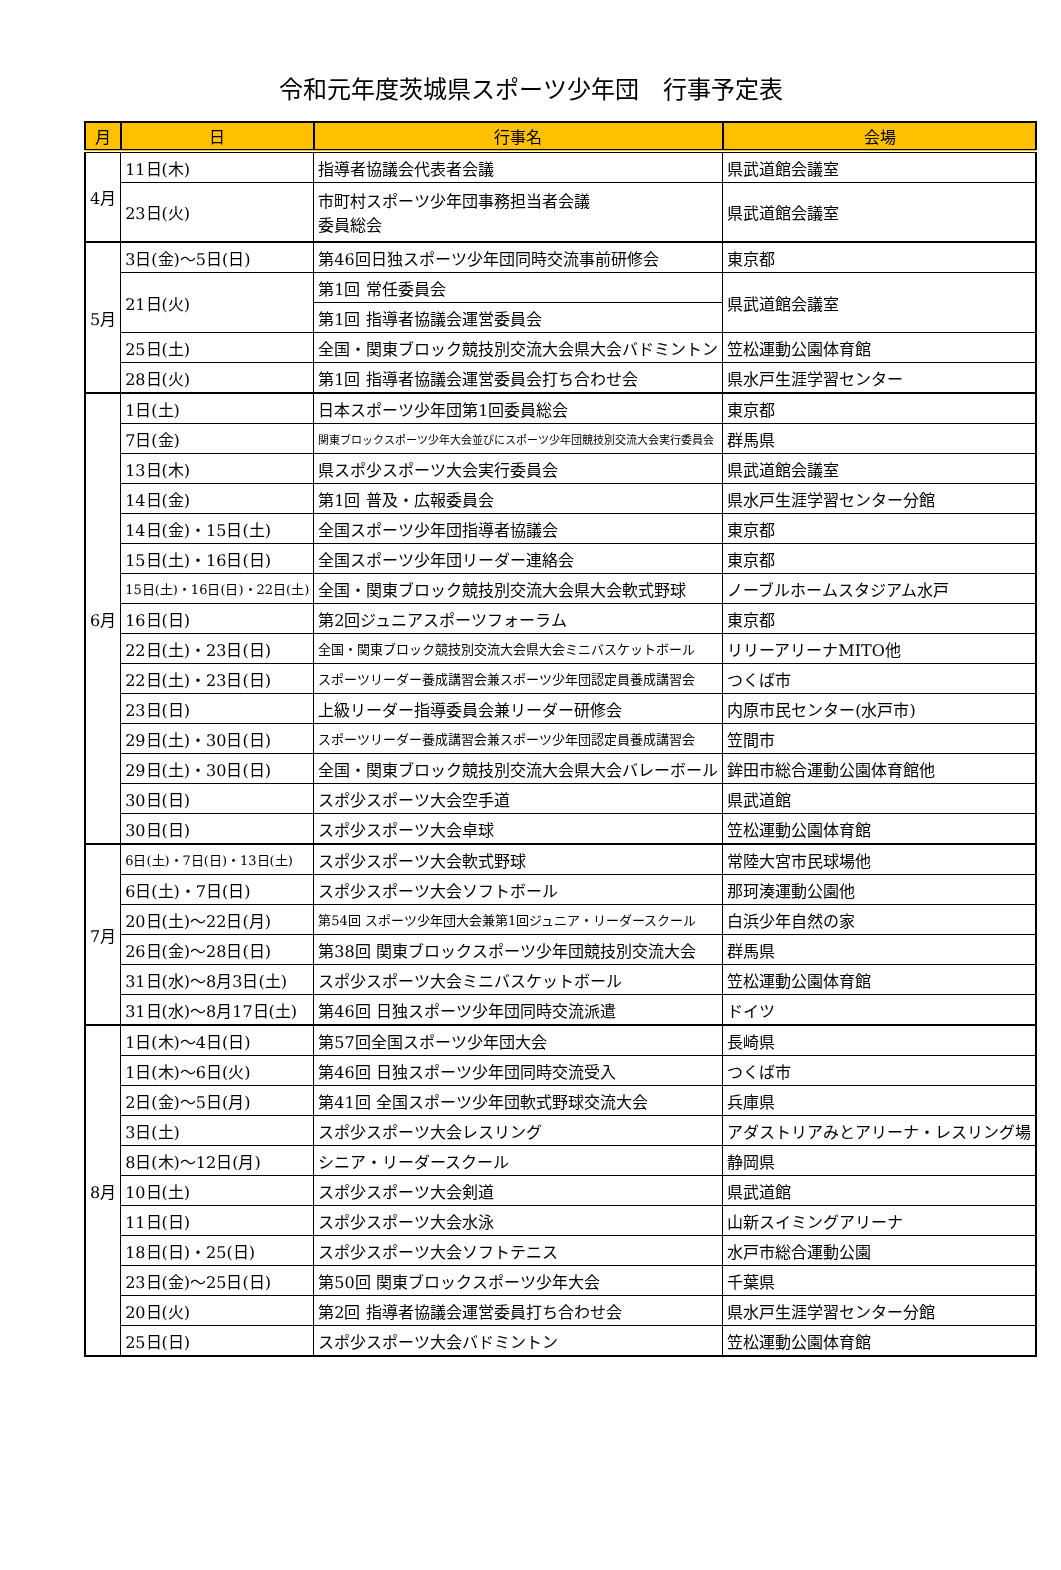令和元年度茨城県スポーツ少年団　行事予定表
| 月 | 日 | 行事名 | 会場 |
| --- | --- | --- | --- |
| 4月 | 11日(木) | 指導者協議会代表者会議 | 県武道館会議室 |
| | 23日(火) | 市町村スポーツ少年団事務担当者会議 委員総会 | 県武道館会議室 |
| 5月 | 3日(金)～5日(日) | 第46回日独スポーツ少年団同時交流事前研修会 | 東京都 |
| | 21日(火) | 第1回 常任委員会 | 県武道館会議室 |
| | | 第1回 指導者協議会運営委員会 | |
| | 25日(土) | 全国・関東ブロック競技別交流大会県大会バドミントン | 笠松運動公園体育館 |
| | 28日(火) | 第1回 指導者協議会運営委員会打ち合わせ会 | 県水戸生涯学習センター |
| 6月 | 1日(土) | 日本スポーツ少年団第1回委員総会 | 東京都 |
| | 7日(金) | 関東ブロックスポーツ少年大会並びにスポーツ少年団競技別交流大会実行委員会 | 群馬県 |
| | 13日(木) | 県スポ少スポーツ大会実行委員会 | 県武道館会議室 |
| | 14日(金) | 第1回 普及・広報委員会 | 県水戸生涯学習センター分館 |
| | 14日(金)・15日(土) | 全国スポーツ少年団指導者協議会 | 東京都 |
| | 15日(土)・16日(日) | 全国スポーツ少年団リーダー連絡会 | 東京都 |
| | 15日(土)・16日(日)・22日(土) | 全国・関東ブロック競技別交流大会県大会軟式野球 | ノーブルホームスタジアム水戸 |
| | 16日(日) | 第2回ジュニアスポーツフォーラム | 東京都 |
| | 22日(土)・23日(日) | 全国・関東ブロック競技別交流大会県大会ミニバスケットボール | リリーアリーナMITO他 |
| | 22日(土)・23日(日) | スポーツリーダー養成講習会兼スポーツ少年団認定員養成講習会 | つくば市 |
| | 23日(日) | 上級リーダー指導委員会兼リーダー研修会 | 内原市民センター(水戸市) |
| | 29日(土)・30日(日) | スポーツリーダー養成講習会兼スポーツ少年団認定員養成講習会 | 笠間市 |
| | 29日(土)・30日(日) | 全国・関東ブロック競技別交流大会県大会バレーボール | 鉾田市総合運動公園体育館他 |
| | 30日(日) | スポ少スポーツ大会空手道 | 県武道館 |
| | 30日(日) | スポ少スポーツ大会卓球 | 笠松運動公園体育館 |
| 7月 | 6日(土)・7日(日)・13日(土) | スポ少スポーツ大会軟式野球 | 常陸大宮市民球場他 |
| | 6日(土)・7日(日) | スポ少スポーツ大会ソフトボール | 那珂湊運動公園他 |
| | 20日(土)～22日(月) | 第54回 スポーツ少年団大会兼第1回ジュニア・リーダースクール | 白浜少年自然の家 |
| | 26日(金)～28日(日) | 第38回 関東ブロックスポーツ少年団競技別交流大会 | 群馬県 |
| | 31日(水)～8月3日(土) | スポ少スポーツ大会ミニバスケットボール | 笠松運動公園体育館 |
| | 31日(水)～8月17日(土) | 第46回 日独スポーツ少年団同時交流派遣 | ドイツ |
| 8月 | 1日(木)～4日(日) | 第57回全国スポーツ少年団大会 | 長崎県 |
| | 1日(木)～6日(火) | 第46回 日独スポーツ少年団同時交流受入 | つくば市 |
| | 2日(金)～5日(月) | 第41回 全国スポーツ少年団軟式野球交流大会 | 兵庫県 |
| | 3日(土) | スポ少スポーツ大会レスリング | アダストリアみとアリーナ・レスリング場 |
| | 8日(木)～12日(月) | シニア・リーダースクール | 静岡県 |
| | 10日(土) | スポ少スポーツ大会剣道 | 県武道館 |
| | 11日(日) | スポ少スポーツ大会水泳 | 山新スイミングアリーナ |
| | 18日(日)・25(日) | スポ少スポーツ大会ソフトテニス | 水戸市総合運動公園 |
| | 23日(金)～25日(日) | 第50回 関東ブロックスポーツ少年大会 | 千葉県 |
| | 20日(火) | 第2回 指導者協議会運営委員打ち合わせ会 | 県水戸生涯学習センター分館 |
| | 25日(日) | スポ少スポーツ大会バドミントン | 笠松運動公園体育館 |